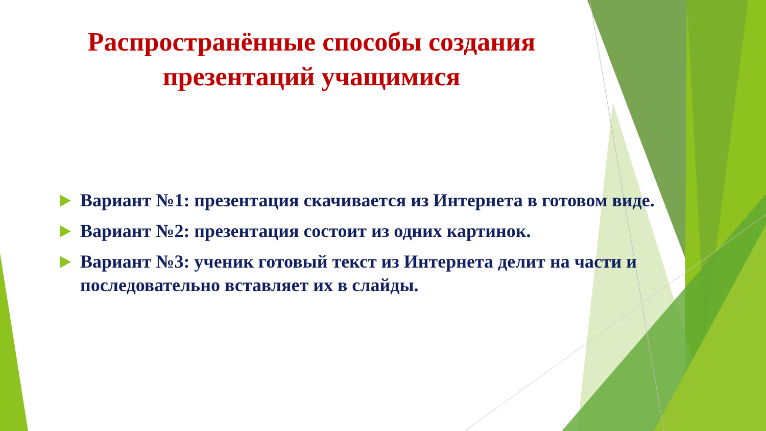Распространённые способы создания
презентаций учащимися
Вариант №1: презентация скачивается из Интернета в готовом виде.
Вариант №2: презентация состоит из одних картинок.
Вариант №3: ученик готовый текст из Интернета делит на части и последовательно вставляет их в слайды.